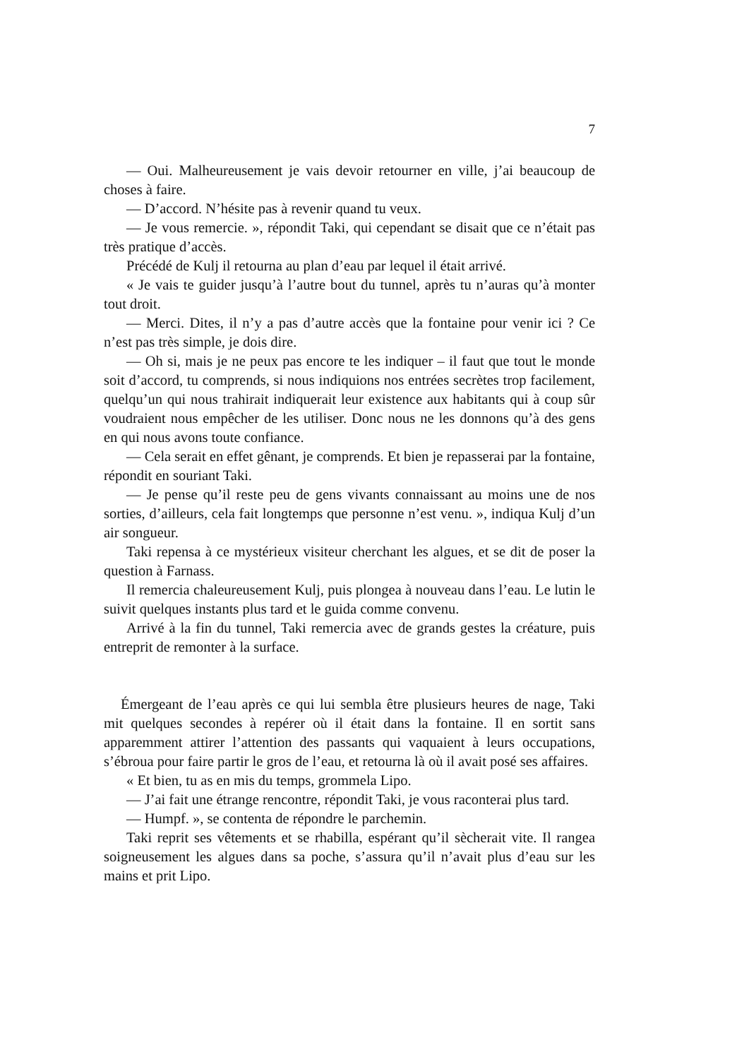7
— Oui. Malheureusement je vais devoir retourner en ville, j’ai beaucoup de choses à faire.
— D’accord. N’hésite pas à revenir quand tu veux.
— Je vous remercie. », répondit Taki, qui cependant se disait que ce n’était pas très pratique d’accès.
Précédé de Kulj il retourna au plan d’eau par lequel il était arrivé.
« Je vais te guider jusqu’à l’autre bout du tunnel, après tu n’auras qu’à monter tout droit.
— Merci. Dites, il n’y a pas d’autre accès que la fontaine pour venir ici ? Ce n’est pas très simple, je dois dire.
— Oh si, mais je ne peux pas encore te les indiquer – il faut que tout le monde soit d’accord, tu comprends, si nous indiquions nos entrées secrètes trop facilement, quelqu’un qui nous trahirait indiquerait leur existence aux habitants qui à coup sûr voudraient nous empêcher de les utiliser. Donc nous ne les donnons qu’à des gens en qui nous avons toute confiance.
— Cela serait en effet gênant, je comprends. Et bien je repasserai par la fontaine, répondit en souriant Taki.
— Je pense qu’il reste peu de gens vivants connaissant au moins une de nos sorties, d’ailleurs, cela fait longtemps que personne n’est venu. », indiqua Kulj d’un air songueur.
Taki repensa à ce mystérieux visiteur cherchant les algues, et se dit de poser la question à Farnass.
Il remercia chaleureusement Kulj, puis plongea à nouveau dans l’eau. Le lutin le suivit quelques instants plus tard et le guida comme convenu.
Arrivé à la fin du tunnel, Taki remercia avec de grands gestes la créature, puis entreprit de remonter à la surface.
Émergeant de l’eau après ce qui lui sembla être plusieurs heures de nage, Taki mit quelques secondes à repérer où il était dans la fontaine. Il en sortit sans apparemment attirer l’attention des passants qui vaquaient à leurs occupations, s’ébroua pour faire partir le gros de l’eau, et retourna là où il avait posé ses affaires.
« Et bien, tu as en mis du temps, grommela Lipo.
— J’ai fait une étrange rencontre, répondit Taki, je vous raconterai plus tard.
— Humpf. », se contenta de répondre le parchemin.
Taki reprit ses vêtements et se rhabilla, espérant qu’il sècherait vite. Il rangea soigneusement les algues dans sa poche, s’assura qu’il n’avait plus d’eau sur les mains et prit Lipo.